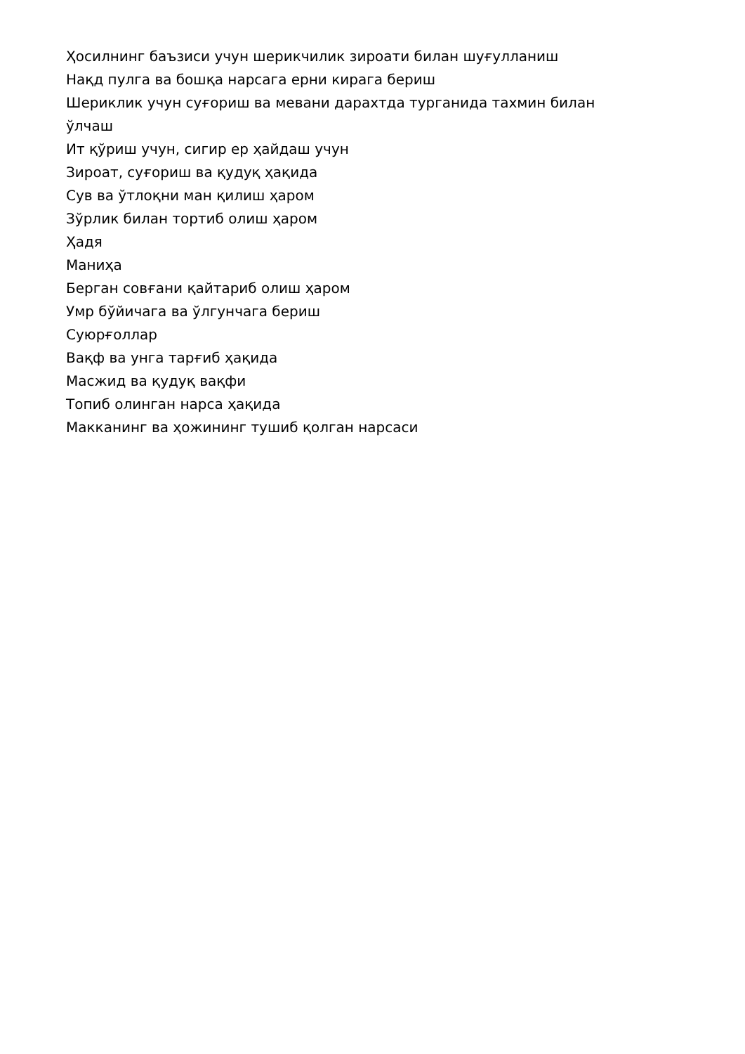Ҳосилнинг баъзиси учун шерикчилик зироати билан шуғулланиш
Нақд пулга ва бошқа нарсага ерни кирага бериш
Шериклик учун суғориш ва мевани дарахтда турганида тахмин билан ўлчаш
Ит қўриш учун, сигир ер ҳайдаш учун
Зироат, суғориш ва қудуқ ҳақида
Сув ва ўтлоқни ман қилиш ҳаром
Зўрлик билан тортиб олиш ҳаром
Ҳадя
Маниҳа
Берган совғани қайтариб олиш ҳаром
Умр бўйичага ва ўлгунчага бериш
Суюрғоллар
Вақф ва унга тарғиб ҳақида
Масжид ва қудуқ вақфи
Топиб олинган нарса ҳақида
Макканинг ва ҳожининг тушиб қолган нарсаси